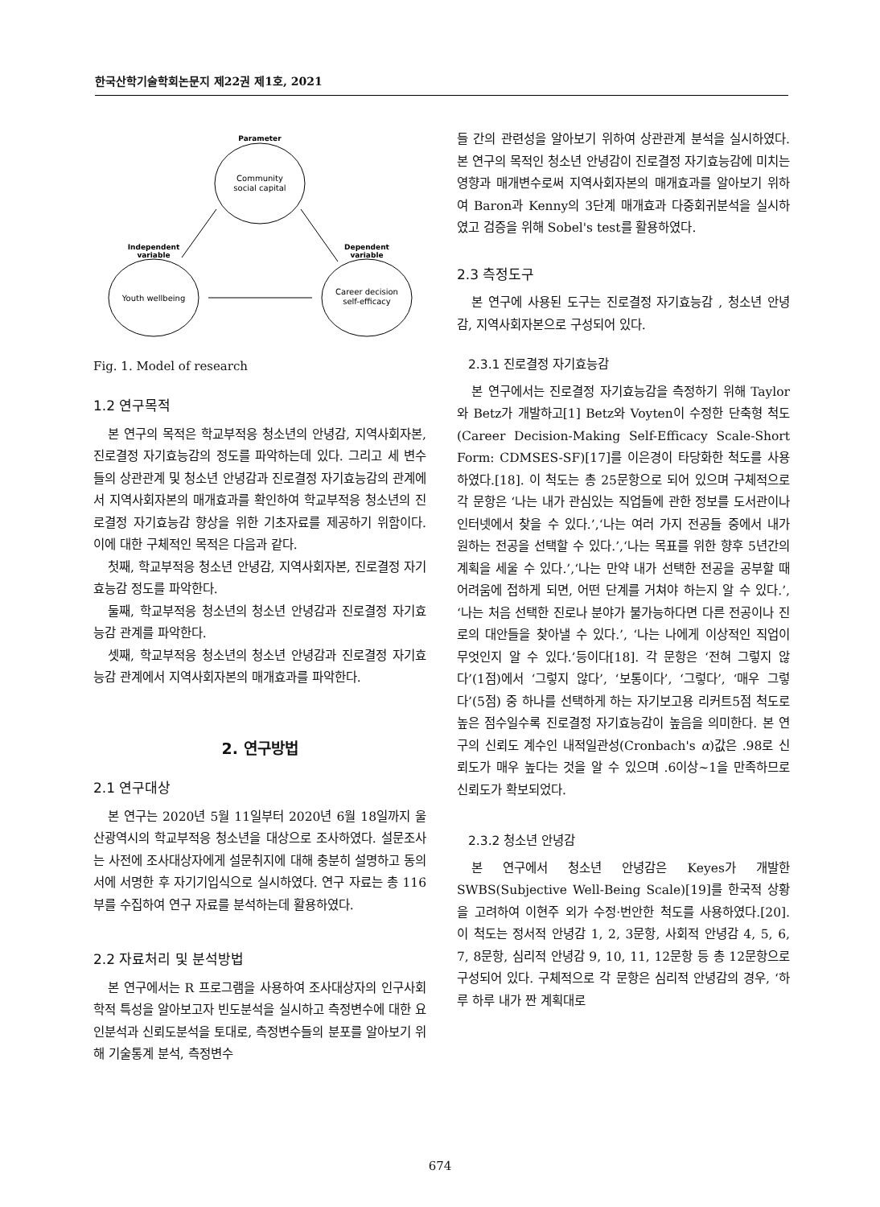한국산학기술학회논문지 제22권 제1호, 2021
Parameter
Community
social capital
Independent
variable
Dependent
variable
Youth wellbeing
Career decision
self-efficacy
Fig. 1. Model of research
1.2 연구목적
본 연구의 목적은 학교부적응 청소년의 안녕감, 지역사회자본, 진로결정 자기효능감의 정도를 파악하는데 있다. 그리고 세 변수들의 상관관계 및 청소년 안녕감과 진로결정 자기효능감의 관계에서 지역사회자본의 매개효과를 확인하여 학교부적응 청소년의 진로결정 자기효능감 향상을 위한 기초자료를 제공하기 위함이다. 이에 대한 구체적인 목적은 다음과 같다.
첫째, 학교부적응 청소년 안녕감, 지역사회자본, 진로결정 자기효능감 정도를 파악한다.
둘째, 학교부적응 청소년의 청소년 안녕감과 진로결정 자기효능감 관계를 파악한다.
셋째, 학교부적응 청소년의 청소년 안녕감과 진로결정 자기효능감 관계에서 지역사회자본의 매개효과를 파악한다.
2. 연구방법
2.1 연구대상
본 연구는 2020년 5월 11일부터 2020년 6월 18일까지 울산광역시의 학교부적응 청소년을 대상으로 조사하였다. 설문조사는 사전에 조사대상자에게 설문취지에 대해 충분히 설명하고 동의서에 서명한 후 자기기입식으로 실시하였다. 연구 자료는 총 116부를 수집하여 연구 자료를 분석하는데 활용하였다.
2.2 자료처리 및 분석방법
본 연구에서는 R 프로그램을 사용하여 조사대상자의 인구사회학적 특성을 알아보고자 빈도분석을 실시하고 측정변수에 대한 요인분석과 신뢰도분석을 토대로, 측정변수들의 분포를 알아보기 위해 기술통계 분석, 측정변수
들 간의 관련성을 알아보기 위하여 상관관계 분석을 실시하였다. 본 연구의 목적인 청소년 안녕감이 진로결정 자기효능감에 미치는 영향과 매개변수로써 지역사회자본의 매개효과를 알아보기 위하여 Baron과 Kenny의 3단계 매개효과 다중회귀분석을 실시하였고 검증을 위해 Sobel's test를 활용하였다.
2.3 측정도구
본 연구에 사용된 도구는 진로결정 자기효능감 , 청소년 안녕감, 지역사회자본으로 구성되어 있다.
2.3.1 진로결정 자기효능감
본 연구에서는 진로결정 자기효능감을 측정하기 위해 Taylor와 Betz가 개발하고[1] Betz와 Voyten이 수정한 단축형 척도(Career Decision-Making Self-Efficacy Scale-Short Form: CDMSES-SF)[17]를 이은경이 타당화한 척도를 사용하였다.[18]. 이 척도는 총 25문항으로 되어 있으며 구체적으로 각 문항은 ‘나는 내가 관심있는 직업들에 관한 정보를 도서관이나 인터넷에서 찾을 수 있다.’,‘나는 여러 가지 전공들 중에서 내가 원하는 전공을 선택할 수 있다.’,‘나는 목표를 위한 향후 5년간의 계획을 세울 수 있다.’,‘나는 만약 내가 선택한 전공을 공부할 때 어려움에 접하게 되면, 어떤 단계를 거쳐야 하는지 알 수 있다.’, ‘나는 처음 선택한 진로나 분야가 불가능하다면 다른 전공이나 진로의 대안들을 찾아낼 수 있다.’, ‘나는 나에게 이상적인 직업이 무엇인지 알 수 있다.’등이다[18]. 각 문항은 ‘전혀 그렇지 않다’(1점)에서 ‘그렇지 않다’, ‘보통이다’, ‘그렇다’, ‘매우 그렇다’(5점) 중 하나를 선택하게 하는 자기보고용 리커트5점 척도로 높은 점수일수록 진로결정 자기효능감이 높음을 의미한다. 본 연구의 신뢰도 계수인 내적일관성(Cronbach's α)값은 .98로 신뢰도가 매우 높다는 것을 알 수 있으며 .6이상~1을 만족하므로 신뢰도가 확보되었다.
2.3.2 청소년 안녕감
본 연구에서 청소년 안녕감은 Keyes가 개발한 SWBS(Subjective Well-Being Scale)[19]를 한국적 상황을 고려하여 이현주 외가 수정·번안한 척도를 사용하였다.[20]. 이 척도는 정서적 안녕감 1, 2, 3문항, 사회적 안녕감 4, 5, 6, 7, 8문항, 심리적 안녕감 9, 10, 11, 12문항 등 총 12문항으로 구성되어 있다. 구체적으로 각 문항은 심리적 안녕감의 경우, ‘하루 하루 내가 짠 계획대로
674